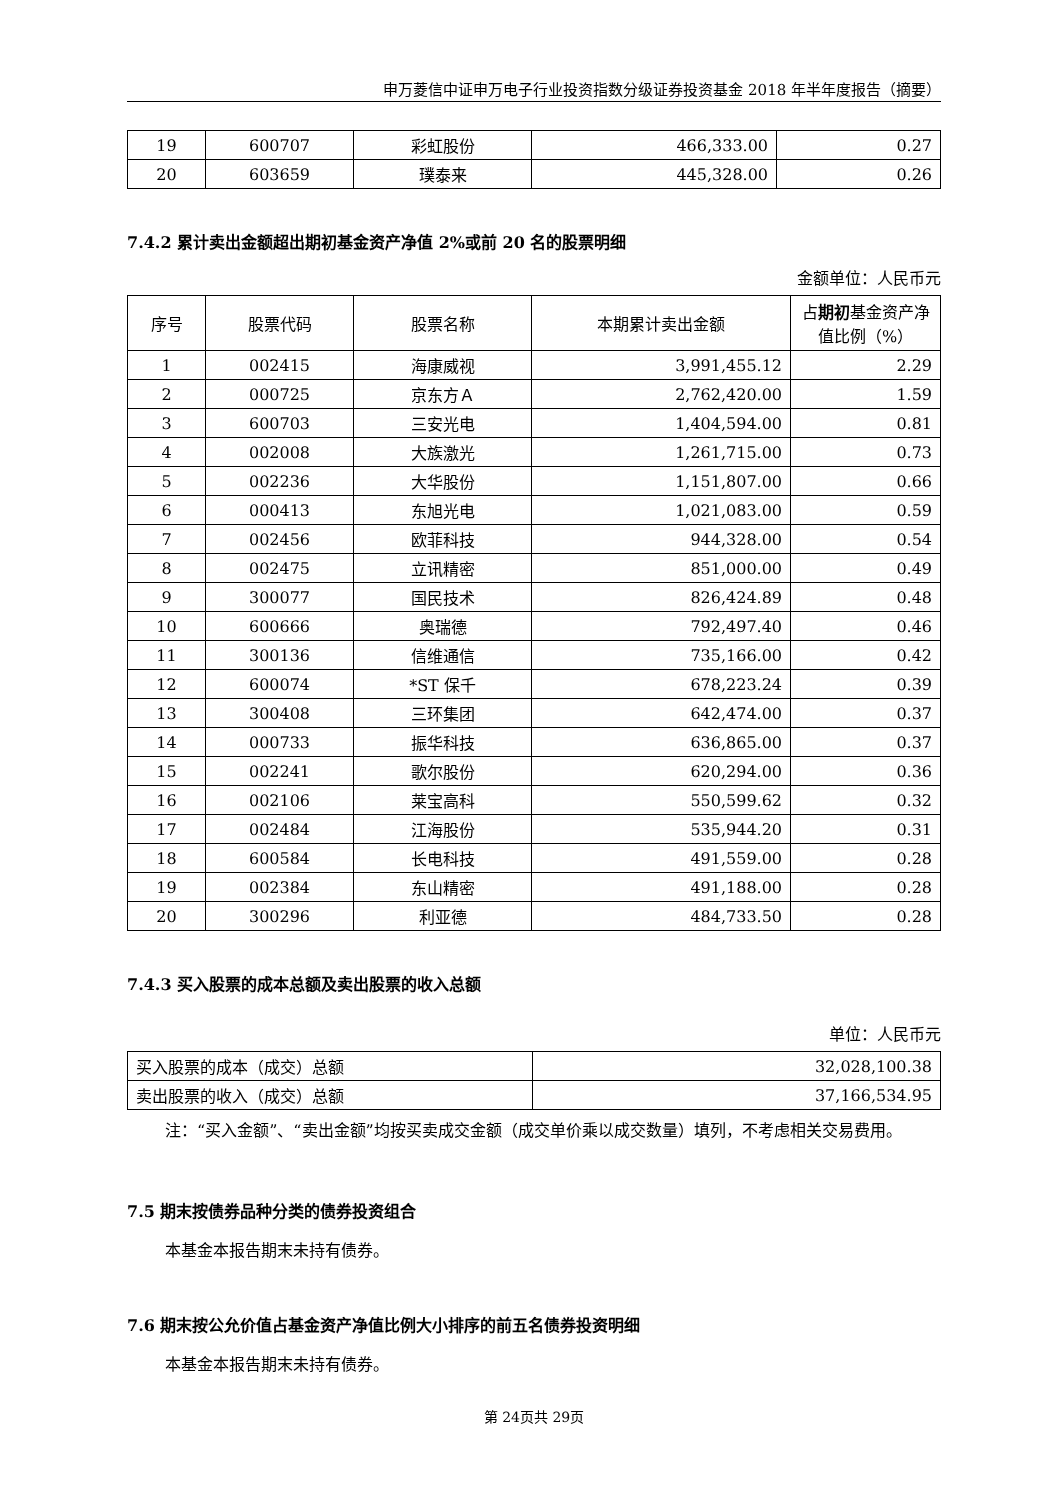申万菱信中证申万电子行业投资指数分级证券投资基金 2018 年半年度报告（摘要）
| 19 | 600707 | 彩虹股份 | 466,333.00 | 0.27 |
| 20 | 603659 | 璞泰来 | 445,328.00 | 0.26 |
7.4.2 累计卖出金额超出期初基金资产净值 2%或前 20 名的股票明细
金额单位：人民币元
| 序号 | 股票代码 | 股票名称 | 本期累计卖出金额 | 占 期初 基金资产净值比例（%） |
| --- | --- | --- | --- | --- |
| 1 | 002415 | 海康威视 | 3,991,455.12 | 2.29 |
| 2 | 000725 | 京东方Ａ | 2,762,420.00 | 1.59 |
| 3 | 600703 | 三安光电 | 1,404,594.00 | 0.81 |
| 4 | 002008 | 大族激光 | 1,261,715.00 | 0.73 |
| 5 | 002236 | 大华股份 | 1,151,807.00 | 0.66 |
| 6 | 000413 | 东旭光电 | 1,021,083.00 | 0.59 |
| 7 | 002456 | 欧菲科技 | 944,328.00 | 0.54 |
| 8 | 002475 | 立讯精密 | 851,000.00 | 0.49 |
| 9 | 300077 | 国民技术 | 826,424.89 | 0.48 |
| 10 | 600666 | 奥瑞德 | 792,497.40 | 0.46 |
| 11 | 300136 | 信维通信 | 735,166.00 | 0.42 |
| 12 | 600074 | *ST 保千 | 678,223.24 | 0.39 |
| 13 | 300408 | 三环集团 | 642,474.00 | 0.37 |
| 14 | 000733 | 振华科技 | 636,865.00 | 0.37 |
| 15 | 002241 | 歌尔股份 | 620,294.00 | 0.36 |
| 16 | 002106 | 莱宝高科 | 550,599.62 | 0.32 |
| 17 | 002484 | 江海股份 | 535,944.20 | 0.31 |
| 18 | 600584 | 长电科技 | 491,559.00 | 0.28 |
| 19 | 002384 | 东山精密 | 491,188.00 | 0.28 |
| 20 | 300296 | 利亚德 | 484,733.50 | 0.28 |
7.4.3 买入股票的成本总额及卖出股票的收入总额
单位：人民币元
| 买入股票的成本（成交）总额 | 32,028,100.38 |
| 卖出股票的收入（成交）总额 | 37,166,534.95 |
注：“买入金额”、“卖出金额”均按买卖成交金额（成交单价乘以成交数量）填列，不考虑相关交易费用。
7.5 期末按债券品种分类的债券投资组合
本基金本报告期末未持有债券。
7.6 期末按公允价值占基金资产净值比例大小排序的前五名债券投资明细
本基金本报告期末未持有债券。
第 24页共 29页